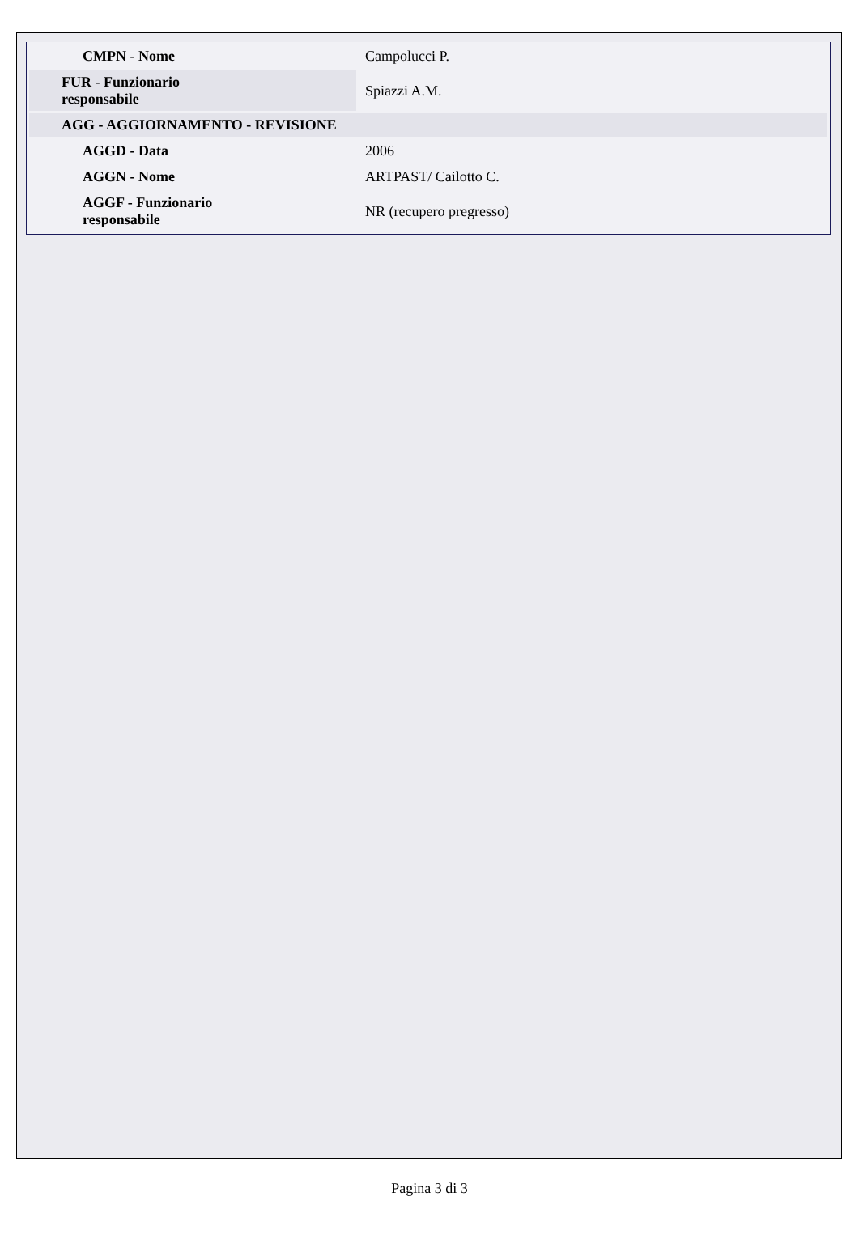| CMPN - Nome | Campolucci P. |
| FUR - Funzionario responsabile | Spiazzi A.M. |
| AGG - AGGIORNAMENTO - REVISIONE | |
| AGGD - Data | 2006 |
| AGGN - Nome | ARTPAST/ Cailotto C. |
| AGGF - Funzionario responsabile | NR (recupero pregresso) |
Pagina 3 di 3